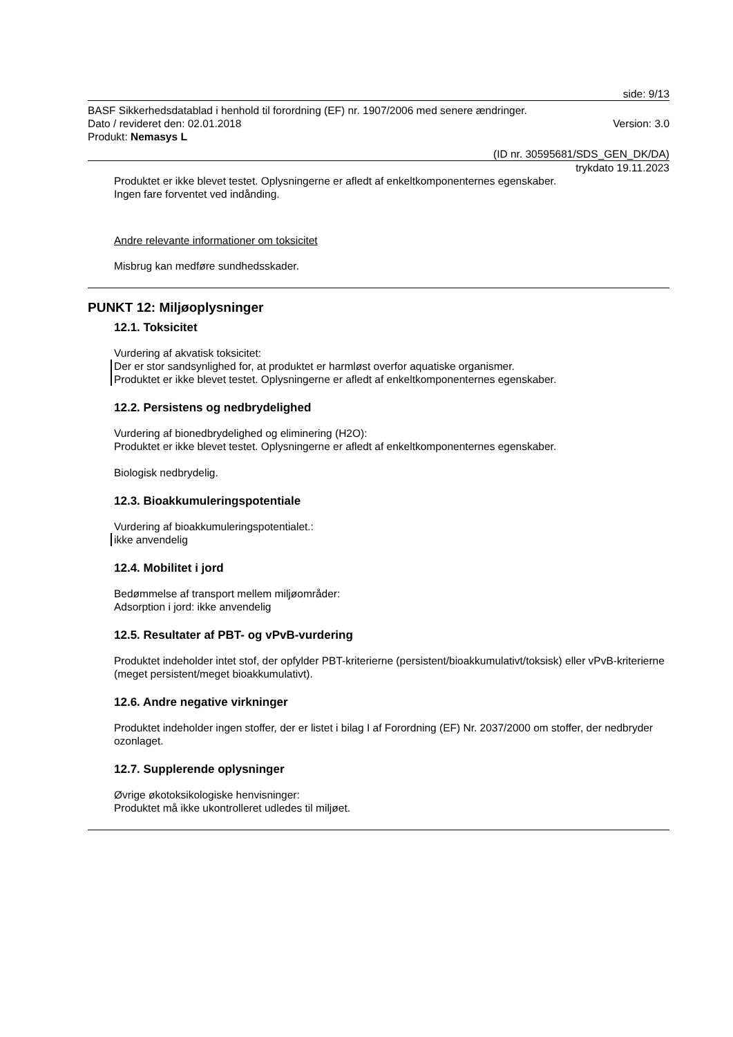side: 9/13
BASF Sikkerhedsdatablad i henhold til forordning (EF) nr. 1907/2006 med senere ændringer.
Dato / revideret den: 02.01.2018 Version: 3.0
Produkt: Nemasys L
(ID nr. 30595681/SDS_GEN_DK/DA)
trykdato 19.11.2023
Produktet er ikke blevet testet. Oplysningerne er afledt af enkeltkomponenternes egenskaber.
Ingen fare forventet ved indånding.
Andre relevante informationer om toksicitet
Misbrug kan medføre sundhedsskader.
PUNKT 12: Miljøoplysninger
12.1. Toksicitet
Vurdering af akvatisk toksicitet:
Der er stor sandsynlighed for, at produktet er harmløst overfor aquatiske organismer.
Produktet er ikke blevet testet. Oplysningerne er afledt af enkeltkomponenternes egenskaber.
12.2. Persistens og nedbrydelighed
Vurdering af bionedbrydelighed og eliminering (H2O):
Produktet er ikke blevet testet. Oplysningerne er afledt af enkeltkomponenternes egenskaber.
Biologisk nedbrydelig.
12.3. Bioakkumuleringspotentiale
Vurdering af bioakkumuleringspotentialet.:
ikke anvendelig
12.4. Mobilitet i jord
Bedømmelse af transport mellem miljøområder:
Adsorption i jord: ikke anvendelig
12.5. Resultater af PBT- og vPvB-vurdering
Produktet indeholder intet stof, der opfylder PBT-kriterierne (persistent/bioakkumulativt/toksisk) eller vPvB-kriterierne (meget persistent/meget bioakkumulativt).
12.6. Andre negative virkninger
Produktet indeholder ingen stoffer, der er listet i bilag I af Forordning (EF) Nr. 2037/2000 om stoffer, der nedbryder ozonlaget.
12.7. Supplerende oplysninger
Øvrige økotoksikologiske henvisninger:
Produktet må ikke ukontrolleret udledes til miljøet.